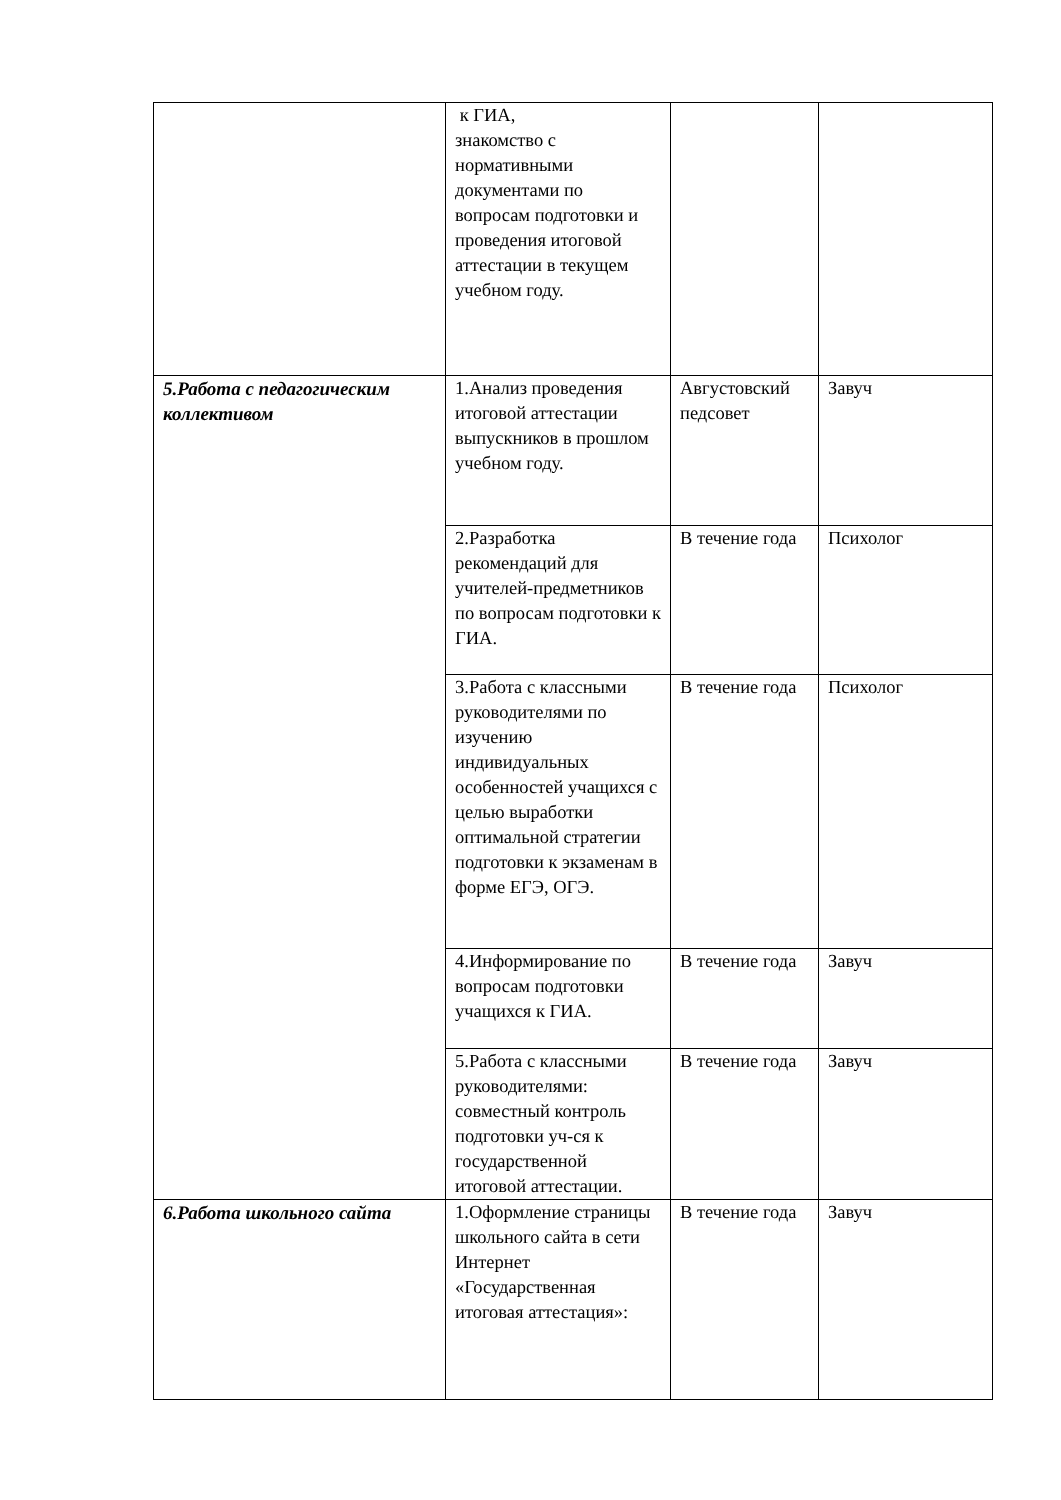| | к ГИА, знакомство с нормативными документами по вопросам подготовки и проведения итоговой аттестации в текущем учебном году. | | |
| 5.Работа с педагогическим коллективом | 1.Анализ проведения итоговой аттестации выпускников в прошлом учебном году. | Августовский педсовет | Завуч |
| | 2.Разработка рекомендаций для учителей-предметников по вопросам подготовки к ГИА. | В течение года | Психолог |
| | 3.Работа с классными руководителями по изучению индивидуальных особенностей учащихся с целью выработки оптимальной стратегии подготовки к экзаменам в форме ЕГЭ, ОГЭ. | В течение года | Психолог |
| | 4.Информирование по вопросам подготовки учащихся к ГИА. | В течение года | Завуч |
| | 5.Работа с классными руководителями: совместный контроль подготовки уч-ся к государственной итоговой аттестации. | В течение года | Завуч |
| 6.Работа школьного сайта | 1.Оформление страницы школьного сайта в сети Интернет «Государственная итоговая аттестация»: | В течение года | Завуч |